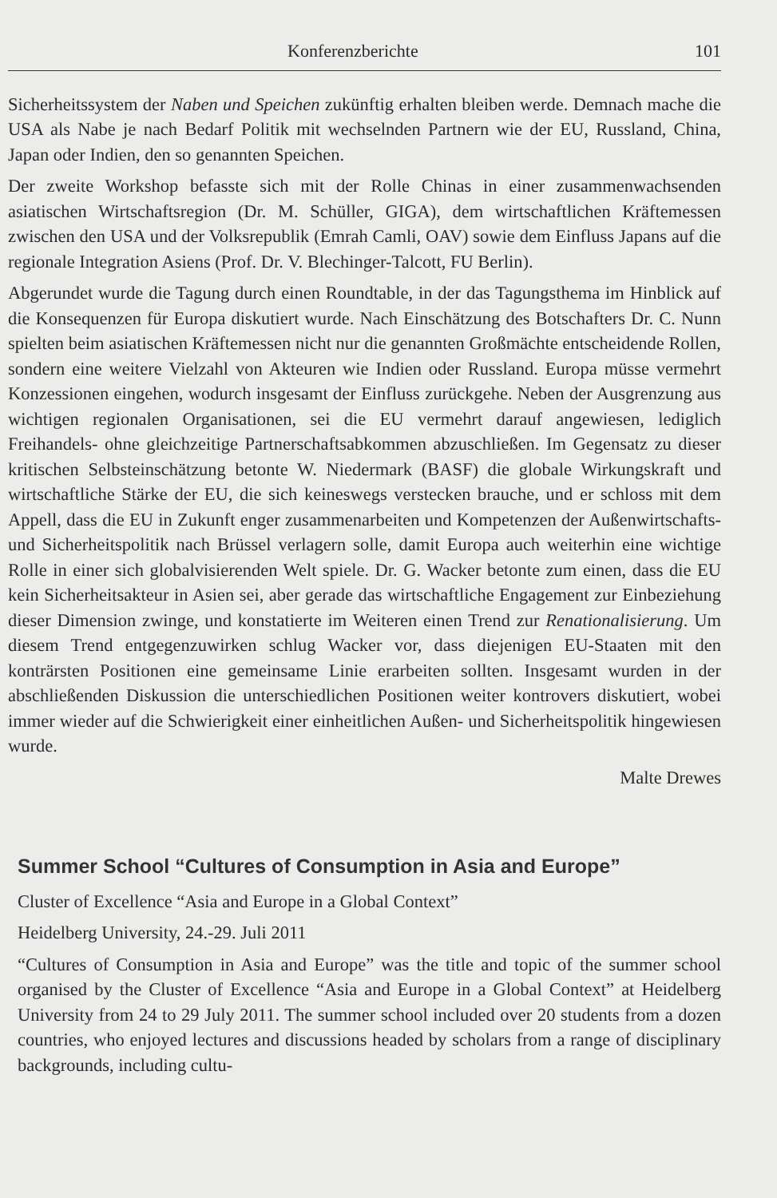Konferenzberichte 101
Sicherheitssystem der Naben und Speichen zukünftig erhalten bleiben werde. Demnach mache die USA als Nabe je nach Bedarf Politik mit wechselnden Partnern wie der EU, Russland, China, Japan oder Indien, den so genannten Speichen.
Der zweite Workshop befasste sich mit der Rolle Chinas in einer zusammenwachsenden asiatischen Wirtschaftsregion (Dr. M. Schüller, GIGA), dem wirtschaftlichen Kräftemessen zwischen den USA und der Volksrepublik (Emrah Camli, OAV) sowie dem Einfluss Japans auf die regionale Integration Asiens (Prof. Dr. V. Blechinger-Talcott, FU Berlin).
Abgerundet wurde die Tagung durch einen Roundtable, in der das Tagungsthema im Hinblick auf die Konsequenzen für Europa diskutiert wurde. Nach Einschätzung des Botschafters Dr. C. Nunn spielten beim asiatischen Kräftemessen nicht nur die genannten Großmächte entscheidende Rollen, sondern eine weitere Vielzahl von Akteuren wie Indien oder Russland. Europa müsse vermehrt Konzessionen eingehen, wodurch insgesamt der Einfluss zurückgehe. Neben der Ausgrenzung aus wichtigen regionalen Organisationen, sei die EU vermehrt darauf angewiesen, lediglich Freihandels- ohne gleichzeitige Partnerschaftsabkommen abzuschließen. Im Gegensatz zu dieser kritischen Selbsteinschätzung betonte W. Niedermark (BASF) die globale Wirkungskraft und wirtschaftliche Stärke der EU, die sich keineswegs verstecken brauche, und er schloss mit dem Appell, dass die EU in Zukunft enger zusammenarbeiten und Kompetenzen der Außenwirtschafts- und Sicherheitspolitik nach Brüssel verlagern solle, damit Europa auch weiterhin eine wichtige Rolle in einer sich globalvisierenden Welt spiele. Dr. G. Wacker betonte zum einen, dass die EU kein Sicherheitsakteur in Asien sei, aber gerade das wirtschaftliche Engagement zur Einbeziehung dieser Dimension zwinge, und konstatierte im Weiteren einen Trend zur Renationalisierung. Um diesem Trend entgegenzuwirken schlug Wacker vor, dass diejenigen EU-Staaten mit den konträrsten Positionen eine gemeinsame Linie erarbeiten sollten. Insgesamt wurden in der abschließenden Diskussion die unterschiedlichen Positionen weiter kontrovers diskutiert, wobei immer wieder auf die Schwierigkeit einer einheitlichen Außen- und Sicherheitspolitik hingewiesen wurde.
Malte Drewes
Summer School “Cultures of Consumption in Asia and Europe”
Cluster of Excellence “Asia and Europe in a Global Context”
Heidelberg University, 24.-29. Juli 2011
“Cultures of Consumption in Asia and Europe” was the title and topic of the summer school organised by the Cluster of Excellence “Asia and Europe in a Global Context” at Heidelberg University from 24 to 29 July 2011. The summer school included over 20 students from a dozen countries, who enjoyed lectures and discussions headed by scholars from a range of disciplinary backgrounds, including cultu-